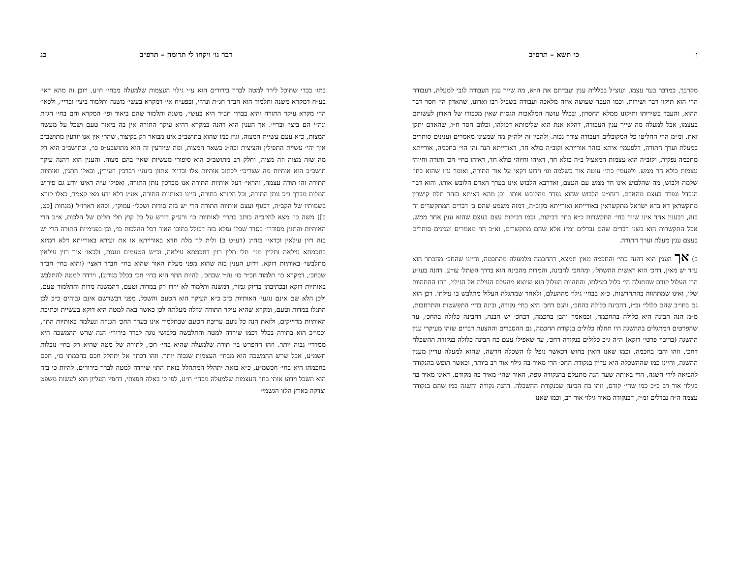ו כי תשא – תרפ״ב
מקרבך, כמדבר בעד עצמו. ועוצ״ל בכללית ענין ועבדתם את ה״א, מה שייך ענין העבודה לגבי למעלה, דעבודה הרי הוא תיקון דבר ושירות, וכמו העבד שעושה איזה מלאכה ועבודה בשביל רבו ואדונו, שהאדון הי׳ חסר דבר ההוא, והעבד בשירותו ותיקונו ממלא החסרון, ובכלל עושה המלאכות הגסות שאין מכבודו של האדון לעשותם בעצמו, אבל למעלה מה שייך ענין העבודה, דהלא אנת הוא שלימותא דכולהו, וכלום חסר ח״ו, שהאדם יתקן זאת, ומ״מ הרי החליטו כל המקובלים דעבודה צורך גבוה. ולהבין זה ילה״ק מה שמצינו מאמרים וענינים סותרים במעלת וערך התורה, דלפעמי׳ איתא בזהר אורייתא וקוב״ה כולא חד, דאורייתא הנה זהו הוי׳ בחכמה, אורייתא מחכמה נפקית, וקוב״ה הוא עצמות המאציל ב״ה כולא חד, דאיהו וחיוהי כולא חד, דאיהו בחי׳ חכ׳ ותורה וחיוהי עצמות כולא חד ממש. ולפעמי׳ כתי׳ עוטה אור כשלמה וגו׳ וידוע דקאי על אור התורה, ואומר ע״ז שהוא בחי׳ שלמה ולבוש, מה שהלבוש אינו חד ממש עם העצם, ואדרבא הלבוש אינו בערך האדם הלובש אותו, והוא דבר הנבדל ונפרד בעצם מהאדם, דזהו״ע הלבוש שהוא נפרד מהלובש אותו. וכן מהא דאיתא בזהר תלת קישרין מתקשראן דא בדא ישראל מתקשראין באורייתא ואורייתא בקוב״ה, דמזה משמע שהם ב׳ דברים המתקשרים זה בזה, דבענין אחד אינו שייך בחי׳ התקשרות כ״א בחי׳ דביקות, וכמו דביקות עצם בעצם שהוא ענין אחד ממש, אבל התקשרות הוא בשני דברים שהם נבדלים זמ״ז אלא שהם מתקשרים, וא״כ הוי מאמרים וענינים סותרים בעצם ענין מעלת וערך התורה.
ב) אך הענין הוא דהנה כתי׳ והחכמה מאין תמצא, דהחכמה מלמעלה מהחכמה, והיינו שהחכ׳ מהכתר הוא ע״ד יש מאין, דחכ׳ הוא ראשית ההשתל׳, ומהחכ׳ להבינה, והמדות מהבינה הוא בדרך השתל׳ עו״ע. דהנה בעו״ע הרי העלול קודם שהתגלה הי׳ כלול בעילתו, והתהוות העלול הוא שיוצא מהעלם העילה אל הגילוי, וזהו ההתהוות שלו, ואינו שמתהווה בהתחדשות, כ״א בבחי׳ גילוי מההעלם, ולאחר שמתגלה העלול מתלבש בו עילתו. דכן הוא גם בחו״ב שהם כלולי׳ זב״ז, דהבינה כלולה בהחכ׳, והגם דחכ׳ היא בחי׳ נקודה, ובינה בחי׳ התפשטות והתרחבות, מ״מ הנה הבינה היא כלולה בהחכמה, וכמאמר והבן בחכמה, דבחכ׳ יש הבנה, דהבינה כלולה בהחכ׳, עד שהפרטים המתגלים בההשגה היו תחלה כלולים בנקודת החכמה, גם ההסברים וההצעת דברים שזהו מעיקרי ענין ההשגה (בריבוי פרטי׳ דוקא) ה״ה ג״כ כלולים בנקודה דחכ׳, עד שאפילו עצם כח הבינה כלולה בנקודת ההשכלה דחכ׳, וזהו והבן בחכמה. וכמו שאנו רואין בחוש דכאשר נופל לו השכלה חדשה, שהוא למעלה עדיין מענין ההשגה, והיינו כמו שההשכלה היא עדיין בנקודת החכ׳ הרי מאיר בה גילוי אור רב ביותר, וכאשר תופש בהנקודה להביאה לידי השגה, הרי באותה שעה הנה מתעלם בהנקודה גופה, האור שהי׳ מאיר בה מקודם, דאינו מאיר בה בגילוי אור רב כ״כ כמו שהי׳ קודם, וזהו כח הבינה שבנקודת ההשכלה. דהנה נקודה והשגה כמו שהם בנקודה עצמה ה״ה נבדלים זמ״ז, דבנקודה מאיר גילוי אור רב, וכמו שאנו
דבר גו׳ ויקחו לי תרומה – תרפ״ב כג
בתו׳ בכדי שתוכל לירד למטה לברר בירורים הוא ע״י גילוי העצמות שלמעלה מבחי׳ ח״ע. ויובן זה מהא דאי׳ בע״ח דמקרא משנה ותלמוד הוא חב״ד חג״ת ונה״י, ובפע״ח אי׳ דמקרא בעשי׳ משנה ותלמוד ביצי׳ ובריי׳, ולכאו׳ הרי מקרא עיקר התורה והיא בבחי׳ חב״ד היא בעשי׳, משנה ותלמוד שהם ביאור ופי׳ המקרא והם בחי׳ חג״ת ונה״י הם ביצי׳ ובריי׳. אך הענין הוא דהנה במקרא דהיא עיקר התורה אין בה ביאור טעם ושכל על מעשה המצות, כ״א עצם עשיית המצוה, וג״ז כמו שהוא בתושב״כ אינו מבואר רק בקיצור, שהרי אין אנו יודעין מתושב״כ איך יהי׳ עשיית התפילין והציצית וכה״ג בשאר המצות, ומה שיודעין זה הוא מתושבע״פ כו׳, ובתושב״כ הוא רק מה שזה מצוה וזה מצוה, וחלק רב מתושב״כ הוא סיפורי מעשיות שאין בהם מצוה. והענין הוא דהנה עיקר תושב״כ הוא אותיות מה שצריכי׳ לכתוב אותיות אלו ובדיוק אתוון בינוני׳ רברבין וזעירין, ובאלו התגין, ואותיות התורה זהו תורה עצמה, והראי׳ דעל אותיות התורה אנו מברכין נותן התורה, ואפילו ע״ה דאינו יודע גם פירוש המלות מברך ג״כ נותן התורה, וכל הקורא בתורה, היינו באותיות התורה, אע״ג דלא ידע מאי קאמר, כאלו קורא בשמותיו של הקב״ה, דבגוף ועצם אותיות התורה הרי יש בזה סודות ושכלי׳ עמוקי׳, וכהא דארז״ל (מנחות [כט, ב]) משה כו׳ מצא להקב״ה כותב כתרי׳ לאותיות כו׳ ורע״ק דורש על כל קוץ תלי תלים של הלכות, א״כ הרי האותיות והתגין מסודרי׳ בסדר שכלי נפלא כזה דכולל בתוכו האור דכל ההלכות כו׳, וכן בפנימיות התורה הרי יש בזה רזין עילאין וכדאי׳ בזח״ג (דע״ט ב) ולית לך מלה חדא באורייתא או את זעירא באורייתא דלא רמיזא בחכמתא עילאה ותליין מני׳ תלי תלין רזין דחכמתא עילאה, וכ״ש הטעמים ונגנות, ולכאו׳ איך רזין עילאין מתלבשי׳ באותיות דוקא. וידוע הענין בזה שהוא מפני מעלת האור שהוא בחי׳ חב״ד דאצי׳ (והוא בחי׳ חב״ד שבחכ׳, דמקרא כו׳ תלמוד חב״ד כו׳ נה״י שבחכ׳, להיות התו׳ היא בחי׳ חכ׳ בכלל כנודע), וירדה למטה להתלבש באותיות דוקא ובכתיבתן בדיוק גמור, דמשנה ותלמוד לא ירדו רק במדות וטעם, דהמשנה מדות והתלמוד טעם, ולכן הלא שם אינם נוגעי׳ האותיות כ״כ כ״א העיקר הוא הטעם והשכל, מפני דבשרשם אינם גבוהים כ״כ לכן התגלו במדות וטעם, ומקרא שהיא עיקר התורה וגדלה מעלתה לכן כאשר באה למטה היא דוקא בעשיית וכתיבת האותיות מדוייקים, ולזאת הנה כל נועם עריבת הטעם שבתלמוד אינו בערך החכ׳ הגנוזה ונעלמה באותיות התו׳, וכמו״כ הוא בתורה בכלל דכמו שירדה למטה והתלבשה בלבושי נוגה לברר בירורי׳ הנה שרש ההמשכה היא ממדרי׳ גבוה יותר. וזהו ההפרש בין תורה שלמעלה שהיא בחי׳ חכ׳, לתורה של מטה שהיא רק בחי׳ נובלות חשמ״ע, אבל שרש ההמשכה הוא מבחי׳ העצמות שגבוה יותר. וזהו דכתי׳ אל יתהלל חכם בחכמתו כו׳, חכם בחכמתו היא בחי׳ חכשמ״ע, כ״א בזאת יתהלל המתהלל בזאת התו׳ שירדה למטה לברר בירורים, להיות כי בזה הוא השכל וידוע אותי בחי׳ העצמות שלמעלה מבחי׳ ח״ע, לפי כי באלה חפצתי, דחפץ העליון הוא לעשות משפט וצדקה בארץ הלזו הגשמי׳